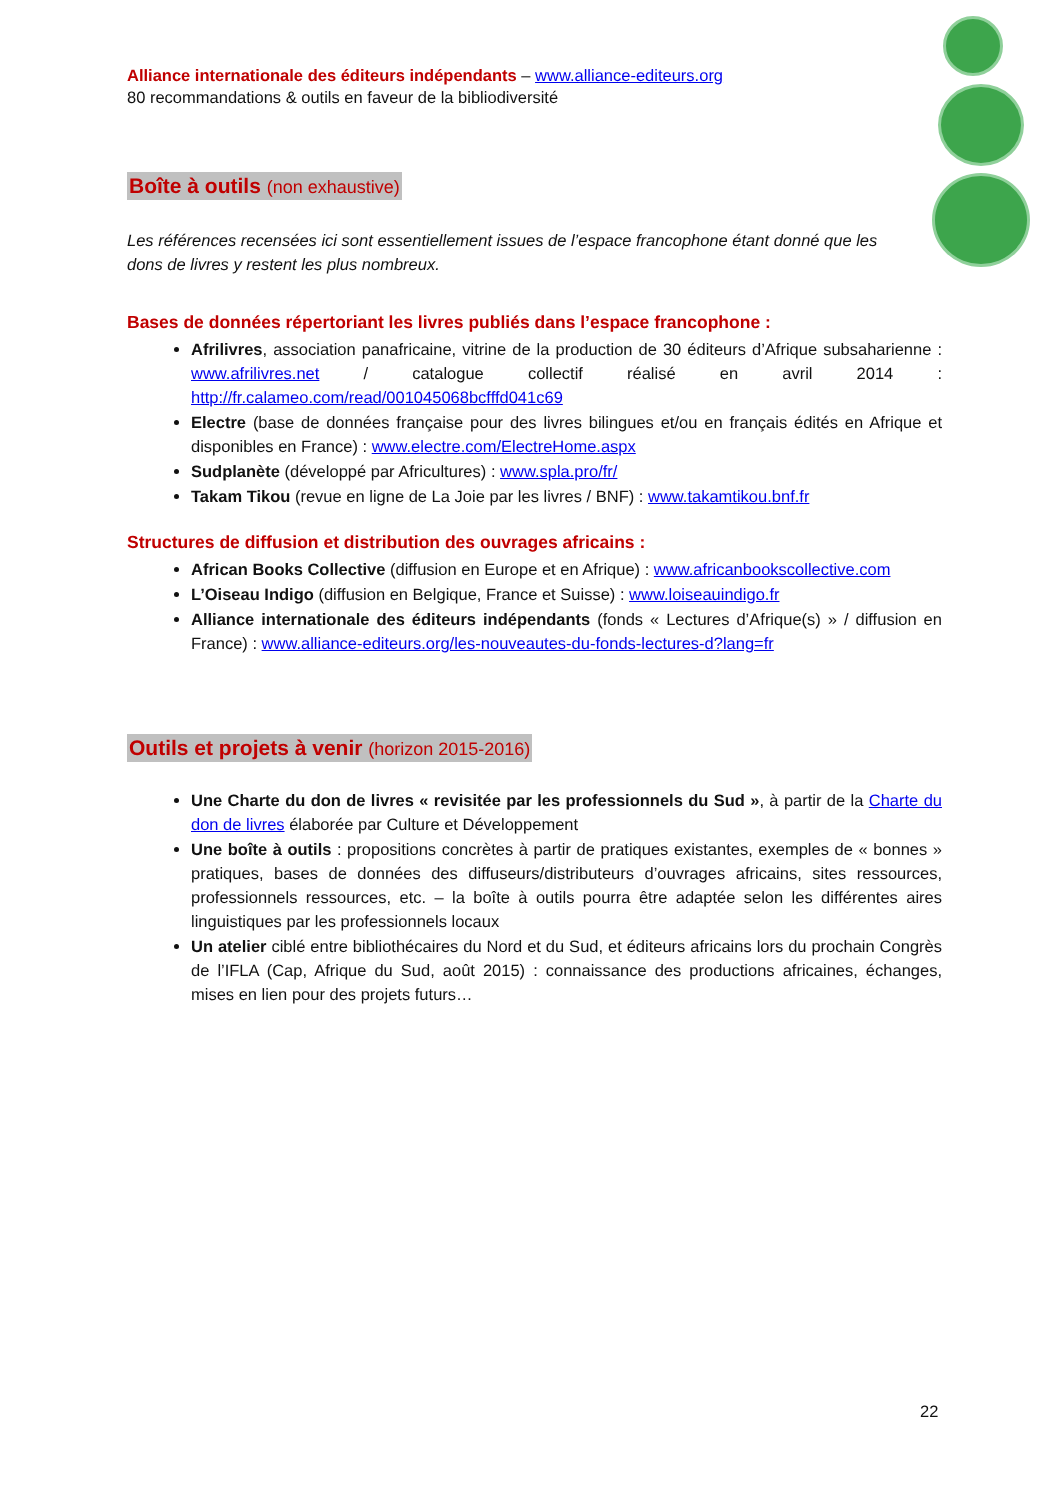Alliance internationale des éditeurs indépendants – www.alliance-editeurs.org
80 recommandations & outils en faveur de la bibliodiversité
Boîte à outils (non exhaustive)
Les références recensées ici sont essentiellement issues de l’espace francophone étant donné que les dons de livres y restent les plus nombreux.
Bases de données répertoriant les livres publiés dans l’espace francophone :
Afrilivres, association panafricaine, vitrine de la production de 30 éditeurs d’Afrique subsaharienne : www.afrilivres.net / catalogue collectif réalisé en avril 2014 : http://fr.calameo.com/read/001045068bcfffd041c69
Electre (base de données française pour des livres bilingues et/ou en français édités en Afrique et disponibles en France) : www.electre.com/ElectreHome.aspx
Sudplanète (développé par Africultures) : www.spla.pro/fr/
Takam Tikou (revue en ligne de La Joie par les livres / BNF) : www.takamtikou.bnf.fr
Structures de diffusion et distribution des ouvrages africains :
African Books Collective (diffusion en Europe et en Afrique) : www.africanbookscollective.com
L’Oiseau Indigo (diffusion en Belgique, France et Suisse) : www.loiseauindigo.fr
Alliance internationale des éditeurs indépendants (fonds « Lectures d’Afrique(s) » / diffusion en France) : www.alliance-editeurs.org/les-nouveautes-du-fonds-lectures-d?lang=fr
Outils et projets à venir (horizon 2015-2016)
Une Charte du don de livres « revisitée par les professionnels du Sud », à partir de la Charte du don de livres élaborée par Culture et Développement
Une boîte à outils : propositions concrètes à partir de pratiques existantes, exemples de « bonnes » pratiques, bases de données des diffuseurs/distributeurs d’ouvrages africains, sites ressources, professionnels ressources, etc. – la boîte à outils pourra être adaptée selon les différentes aires linguistiques par les professionnels locaux
Un atelier ciblé entre bibliothécaires du Nord et du Sud, et éditeurs africains lors du prochain Congrès de l’IFLA (Cap, Afrique du Sud, août 2015) : connaissance des productions africaines, échanges, mises en lien pour des projets futurs…
22